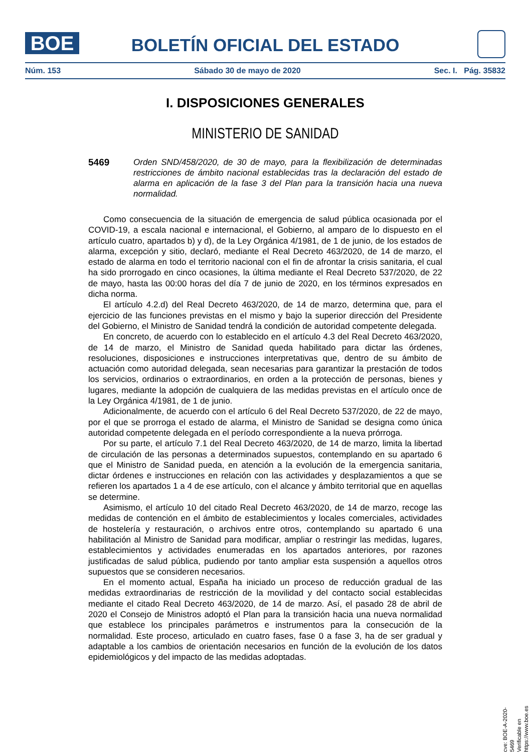BOE
BOLETÍN OFICIAL DEL ESTADO
Núm. 153 Sábado 30 de mayo de 2020 Sec. I. Pág. 35832
I. DISPOSICIONES GENERALES
MINISTERIO DE SANIDAD
5469
Orden SND/458/2020, de 30 de mayo, para la flexibilización de determinadas restricciones de ámbito nacional establecidas tras la declaración del estado de alarma en aplicación de la fase 3 del Plan para la transición hacia una nueva normalidad.
Como consecuencia de la situación de emergencia de salud pública ocasionada por el COVID-19, a escala nacional e internacional, el Gobierno, al amparo de lo dispuesto en el artículo cuatro, apartados b) y d), de la Ley Orgánica 4/1981, de 1 de junio, de los estados de alarma, excepción y sitio, declaró, mediante el Real Decreto 463/2020, de 14 de marzo, el estado de alarma en todo el territorio nacional con el fin de afrontar la crisis sanitaria, el cual ha sido prorrogado en cinco ocasiones, la última mediante el Real Decreto 537/2020, de 22 de mayo, hasta las 00:00 horas del día 7 de junio de 2020, en los términos expresados en dicha norma.
El artículo 4.2.d) del Real Decreto 463/2020, de 14 de marzo, determina que, para el ejercicio de las funciones previstas en el mismo y bajo la superior dirección del Presidente del Gobierno, el Ministro de Sanidad tendrá la condición de autoridad competente delegada.
En concreto, de acuerdo con lo establecido en el artículo 4.3 del Real Decreto 463/2020, de 14 de marzo, el Ministro de Sanidad queda habilitado para dictar las órdenes, resoluciones, disposiciones e instrucciones interpretativas que, dentro de su ámbito de actuación como autoridad delegada, sean necesarias para garantizar la prestación de todos los servicios, ordinarios o extraordinarios, en orden a la protección de personas, bienes y lugares, mediante la adopción de cualquiera de las medidas previstas en el artículo once de la Ley Orgánica 4/1981, de 1 de junio.
Adicionalmente, de acuerdo con el artículo 6 del Real Decreto 537/2020, de 22 de mayo, por el que se prorroga el estado de alarma, el Ministro de Sanidad se designa como única autoridad competente delegada en el período correspondiente a la nueva prórroga.
Por su parte, el artículo 7.1 del Real Decreto 463/2020, de 14 de marzo, limita la libertad de circulación de las personas a determinados supuestos, contemplando en su apartado 6 que el Ministro de Sanidad pueda, en atención a la evolución de la emergencia sanitaria, dictar órdenes e instrucciones en relación con las actividades y desplazamientos a que se refieren los apartados 1 a 4 de ese artículo, con el alcance y ámbito territorial que en aquellas se determine.
Asimismo, el artículo 10 del citado Real Decreto 463/2020, de 14 de marzo, recoge las medidas de contención en el ámbito de establecimientos y locales comerciales, actividades de hostelería y restauración, o archivos entre otros, contemplando su apartado 6 una habilitación al Ministro de Sanidad para modificar, ampliar o restringir las medidas, lugares, establecimientos y actividades enumeradas en los apartados anteriores, por razones justificadas de salud pública, pudiendo por tanto ampliar esta suspensión a aquellos otros supuestos que se consideren necesarios.
En el momento actual, España ha iniciado un proceso de reducción gradual de las medidas extraordinarias de restricción de la movilidad y del contacto social establecidas mediante el citado Real Decreto 463/2020, de 14 de marzo. Así, el pasado 28 de abril de 2020 el Consejo de Ministros adoptó el Plan para la transición hacia una nueva normalidad que establece los principales parámetros e instrumentos para la consecución de la normalidad. Este proceso, articulado en cuatro fases, fase 0 a fase 3, ha de ser gradual y adaptable a los cambios de orientación necesarios en función de la evolución de los datos epidemiológicos y del impacto de las medidas adoptadas.
cve: BOE-A-2020-5469
Verificable en https://www.boe.es